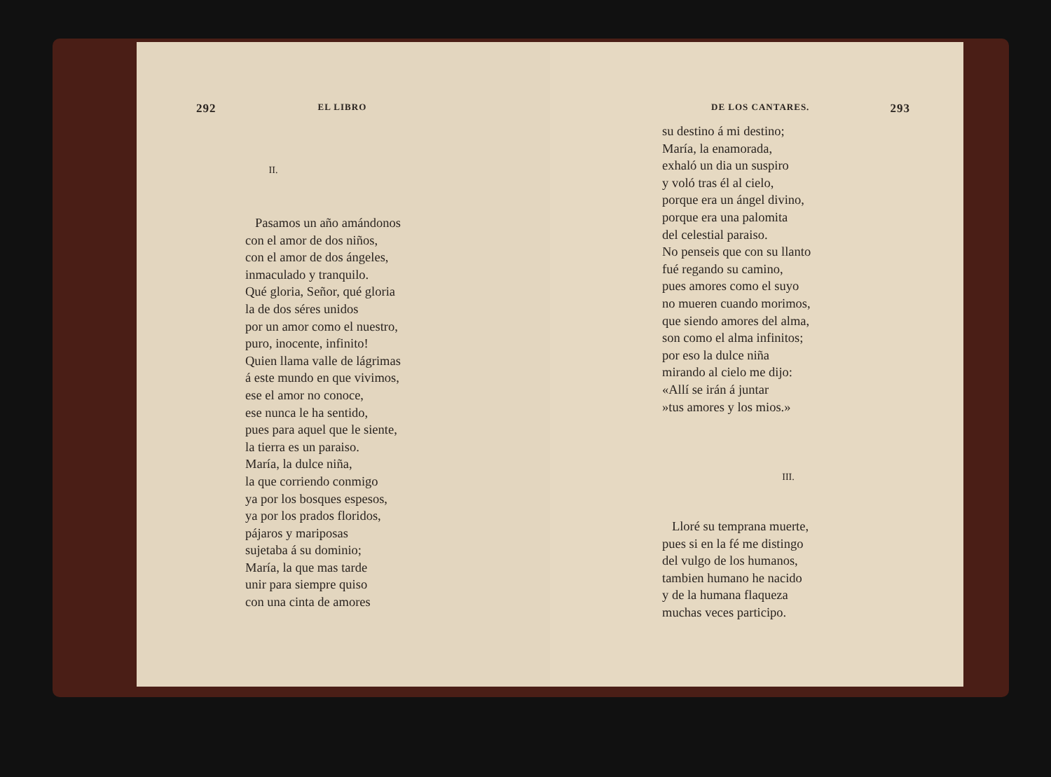292 EL LIBRO
II.
Pasamos un año amándonos
con el amor de dos niños,
con el amor de dos ángeles,
inmaculado y tranquilo.
Qué gloria, Señor, qué gloria
la de dos séres unidos
por un amor como el nuestro,
puro, inocente, infinito!
Quien llama valle de lágrimas
á este mundo en que vivimos,
ese el amor no conoce,
ese nunca le ha sentido,
pues para aquel que le siente,
la tierra es un paraiso.
María, la dulce niña,
la que corriendo conmigo
ya por los bosques espesos,
ya por los prados floridos,
pájaros y mariposas
sujetaba á su dominio;
María, la que mas tarde
unir para siempre quiso
con una cinta de amores
DE LOS CANTARES. 293
su destino á mi destino;
María, la enamorada,
exhaló un dia un suspiro
y voló tras él al cielo,
porque era un ángel divino,
porque era una palomita
del celestial paraiso.
No penseis que con su llanto
fué regando su camino,
pues amores como el suyo
no mueren cuando morimos,
que siendo amores del alma,
son como el alma infinitos;
por eso la dulce niña
mirando al cielo me dijo:
«Allí se irán á juntar
»tus amores y los mios.»
III.
Lloré su temprana muerte,
pues si en la fé me distingo
del vulgo de los humanos,
tambien humano he nacido
y de la humana flaqueza
muchas veces participo.